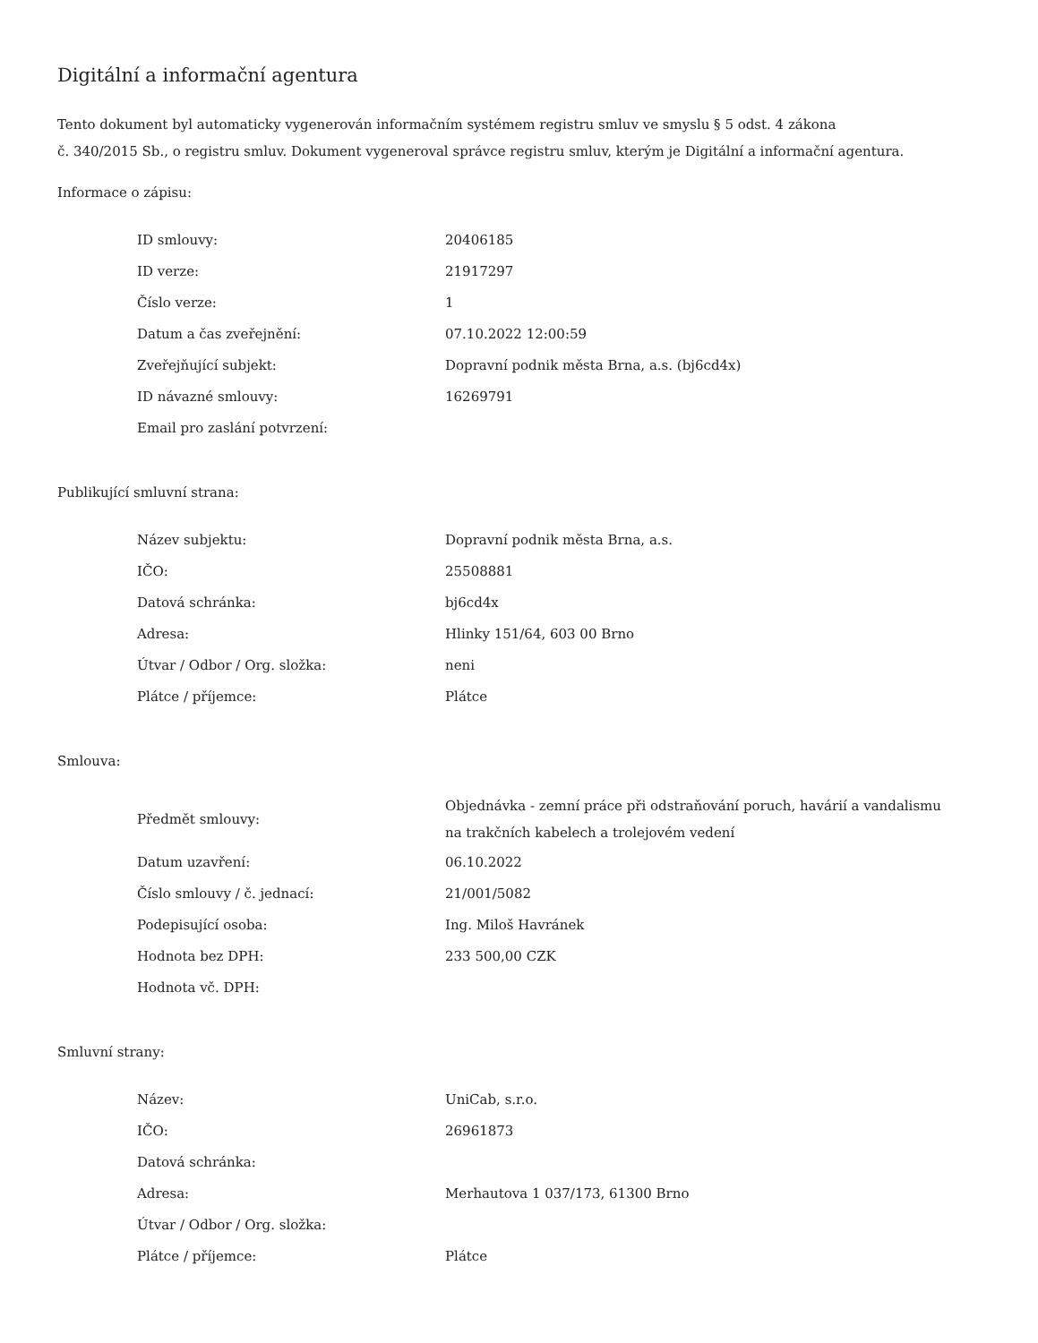Digitální a informační agentura
Tento dokument byl automaticky vygenerován informačním systémem registru smluv ve smyslu § 5 odst. 4 zákona
č. 340/2015 Sb., o registru smluv. Dokument vygeneroval správce registru smluv, kterým je Digitální a informační agentura.
Informace o zápisu:
| ID smlouvy: | 20406185 |
| ID verze: | 21917297 |
| Číslo verze: | 1 |
| Datum a čas zveřejnění: | 07.10.2022 12:00:59 |
| Zveřejňující subjekt: | Dopravní podnik města Brna, a.s. (bj6cd4x) |
| ID návazné smlouvy: | 16269791 |
| Email pro zaslání potvrzení: | |
Publikující smluvní strana:
| Název subjektu: | Dopravní podnik města Brna, a.s. |
| IČO: | 25508881 |
| Datová schránka: | bj6cd4x |
| Adresa: | Hlinky 151/64, 603 00 Brno |
| Útvar / Odbor / Org. složka: | neni |
| Plátce / příjemce: | Plátce |
Smlouva:
| Předmět smlouvy: | Objednávka - zemní práce při odstraňování poruch, havárií a vandalismu na trakčních kabelech a trolejovém vedení |
| Datum uzavření: | 06.10.2022 |
| Číslo smlouvy / č. jednací: | 21/001/5082 |
| Podepisující osoba: | Ing. Miloš Havránek |
| Hodnota bez DPH: | 233 500,00 CZK |
| Hodnota vč. DPH: | |
Smluvní strany:
| Název: | UniCab, s.r.o. |
| IČO: | 26961873 |
| Datová schránka: | |
| Adresa: | Merhautova 1 037/173, 61300 Brno |
| Útvar / Odbor / Org. složka: | |
| Plátce / příjemce: | Plátce |